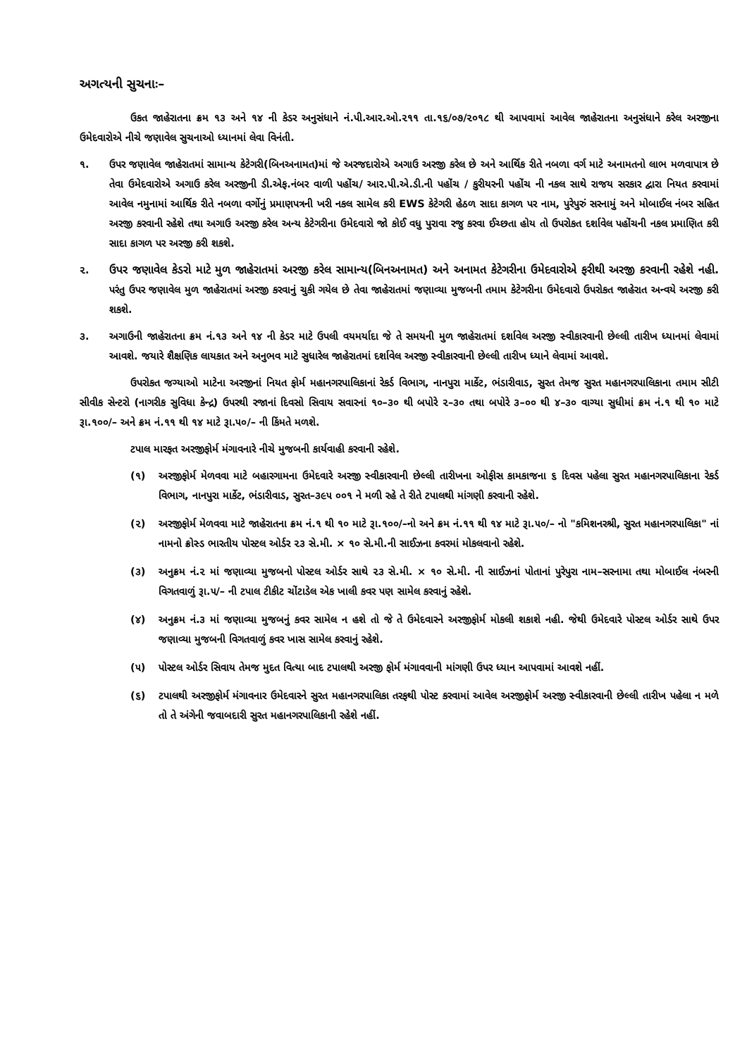અગત્યની સુચનાઃ–
ઉકત જાહેરાતના ક્રમ ૧૩ અને ૧૪ ની કેડર અનુસંધાને નં.પી.આર.ઓ.૨૧૧ તા.૧૬/૦૭/૨૦૧૮ થી આપવામાં આવેલ જાહેરાતના અનુસંધાને કરેલ અરજીના ઉમેદવારોએ નીચે જણાવેલ સુચનાઓ ધ્યાનમાં લેવા વિનંતી.
૧. ઉપર જણાવેલ જાહેરાતમાં સામાન્ય કેટેગરી(બિનઅનામત)માં જે અરજદારોએ અગાઉ અરજી કરેલ છે અને આર્થિક રીતે નબળા વર્ગ માટે અનામતનો લાભ મળવાપાત્ર છે તેવા ઉમેદવારોએ અગાઉ કરેલ અરજીની ડી.એફ.નંબર વાળી પહોંચ/ આર.પી.એ.ડી.ની પહોંચ / કુરીયરની પહોંચ ની નકલ સાથે રાજય સરકાર દ્વારા નિયત કરવામાં આવેલ નમુનામાં આર્થિક રીતે નબળા વર્ગોનું પ્રમાણપત્રની ખરી નકલ સામેલ કરી EWS કેટેગરી હેઠળ સાદા કાગળ પર નામ, પુરેપુરું સરનામું અને મોબાઈલ નંબર સહિત અરજી કરવાની રહેશે તથા અગાઉ અરજી કરેલ અન્ય કેટેગરીના ઉમેદવારો જો કોઈ વધુ પુરાવા રજુ કરવા ઈચ્છતા હોય તો ઉપરોકત દર્શાવેલ પહોંચની નકલ પ્રમાણિત કરી સાદા કાગળ પર અરજી કરી શકશે.
૨. ઉપર જણાવેલ કેડરો માટે મુળ જાહેરાતમાં અરજી કરેલ સામાન્ય(બિનઅનામત) અને અનામત કેટેગરીના ઉમેદવારોએ ફરીથી અરજી કરવાની રહેશે નહી. પરંતુ ઉપર જણાવેલ મુળ જાહેરાતમાં અરજી કરવાનું ચુકી ગયેલ છે તેવા જાહેરાતમાં જણાવ્યા મુજબની તમામ કેટેગરીના ઉમેદવારો ઉપરોકત જાહેરાત અન્વયે અરજી કરી શકશે.
૩. અગાઉની જાહેરાતના ક્રમ નં.૧૩ અને ૧૪ ની કેડર માટે ઉપલી વયમર્યાદા જે તે સમયની મુળ જાહેરાતમાં દર્શાવેલ અરજી સ્વીકારવાની છેલ્લી તારીખ ધ્યાનમાં લેવામાં આવશે. જયારે શૈક્ષણિક લાયકાત અને અનુભવ માટે સુધારેલ જાહેરાતમાં દર્શાવેલ અરજી સ્વીકારવાની છેલ્લી તારીખ ધ્યાને લેવામાં આવશે.
ઉપરોકત જગ્યાઓ માટેના અરજીનાં નિયત ફોર્મ મહાનગરપાલિકાનાં રેકર્ડ વિભાગ, નાનપુરા માર્કેટ, ભંડારીવાડ, સુરત તેમજ સુરત મહાનગરપાલિકાના તમામ સીટી સીવીક સેન્ટરો (નાગરીક સુવિધા કેન્દ્ર) ઉપરથી રજાનાં દિવસો સિવાય સવારનાં ૧૦–૩૦ થી બપોરે ૨–૩૦ તથા બપોરે ૩–૦૦ થી ૪–૩૦ વાગ્યા સુધીમાં ક્રમ નં.૧ થી ૧૦ માટે રૂા.૧૦૦/– અને ક્રમ નં.૧૧ થી ૧૪ માટે રૂા.૫૦/– ની કિંમતે મળશે.
ટપાલ મારફત અરજીફોર્મ મંગાવનારે નીચે મુજબની કાર્યવાહી કરવાની રહેશે.
(૧) અરજીફોર્મ મેળવવા માટે બહારગામના ઉમેદવારે અરજી સ્વીકારવાની છેલ્લી તારીખના ઓફીસ કામકાજના ૬ દિવસ પહેલા સુરત મહાનગરપાલિકાના રેકર્ડ વિભાગ, નાનપુરા માર્કેટ, ભંડારીવાડ, સુરત–૩૯૫ ૦૦૧ ને મળી રહે તે રીતે ટપાલથી માંગણી કરવાની રહેશે.
(૨) અરજીફોર્મ મેળવવા માટે જાહેરાતના ક્રમ નં.૧ થી ૧૦ માટે રૂા.૧૦૦/–નો અને ક્રમ નં.૧૧ થી ૧૪ માટે રૂા.૫૦/– નો "કમિશનરશ્રી, સુરત મહાનગરપાલિકા" નાં નામનો ક્રોસ્ડ ભારતીય પોસ્ટલ ઓર્ડર ૨૩ સે.મી. × ૧૦ સે.મી.ની સાઈઝના કવરમાં મોકલવાનો રહેશે.
(૩) અનુક્રમ નં.૨ માં જણાવ્યા મુજબનો પોસ્ટલ ઓર્ડર સાથે ૨૩ સે.મી. × ૧૦ સે.મી. ની સાઈઝનાં પોતાનાં પુરેપુરા નામ–સરનામા તથા મોબાઈલ નંબરની વિગતવાળું રૂા.૫/– ની ટપાલ ટીકીટ ચોંટાડેલ એક ખાલી કવર પણ સામેલ કરવાનું રહેશે.
(૪) અનુક્રમ નં.૩ માં જણાવ્યા મુજબનું કવર સામેલ ન હશે તો જે તે ઉમેદવારને અરજીફોર્મ મોકલી શકાશે નહી. જેથી ઉમેદવારે પોસ્ટલ ઓર્ડર સાથે ઉપર જણાવ્યા મુજબની વિગતવાળું કવર ખાસ સામેલ કરવાનું રહેશે.
(૫) પોસ્ટલ ઓર્ડર સિવાય તેમજ મુદત વિત્યા બાદ ટપાલથી અરજી ફોર્મ મંગાવવાની માંગણી ઉપર ધ્યાન આપવામાં આવશે નહીં.
(૬) ટપાલથી અરજીફોર્મ મંગાવનાર ઉમેદવારને સુરત મહાનગરપાલિકા તરફથી પોસ્ટ કરવામાં આવેલ અરજીફોર્મ અરજી સ્વીકારવાની છેલ્લી તારીખ પહેલા ન મળે તો તે અંગેની જવાબદારી સુરત મહાનગરપાલિકાની રહેશે નહીં.